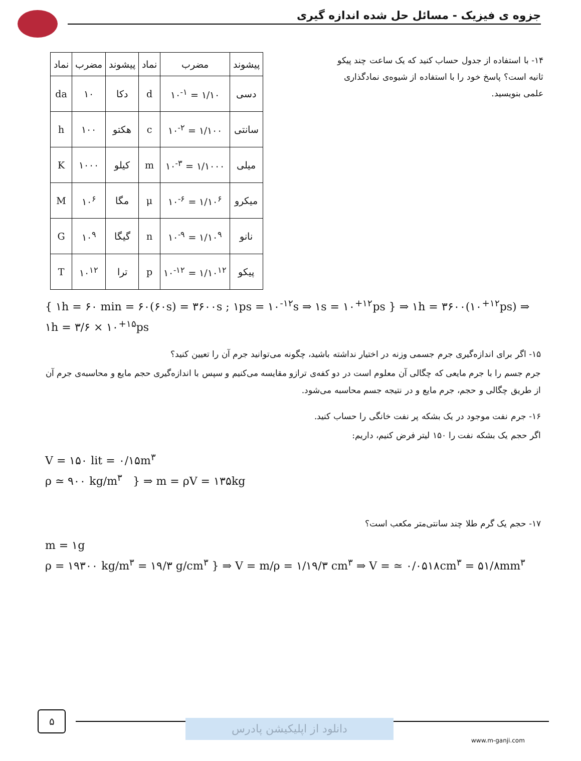جزوه ی فیزیک - مسائل حل شده اندازه گیری
| پیشوند | مضرب | نماد | پیشوند | مضرب | نماد |
| --- | --- | --- | --- | --- | --- |
| دسی | ۱/۱۰ = ۱۰<sup>-۱</sup> | d | دکا | ۱۰ | da |
| سانتی | ۱/۱۰۰ = ۱۰<sup>-۲</sup> | c | هکتو | ۱۰۰ | h |
| میلی | ۱/۱۰۰۰ = ۱۰<sup>-۳</sup> | m | کیلو | ۱۰۰۰ | K |
| میکرو | ۱/۱۰<sup>۶</sup> = ۱۰<sup>-۶</sup> | μ | مگا | ۱۰<sup>۶</sup> | M |
| نانو | ۱/۱۰<sup>۹</sup> = ۱۰<sup>-۹</sup> | n | گیگا | ۱۰<sup>۹</sup> | G |
| پیکو | ۱/۱۰<sup>۱۲</sup> = ۱۰<sup>-۱۲</sup> | p | ترا | ۱۰<sup>۱۲</sup> | T |
۱۴- با استفاده از جدول حساب کنید که یک ساعت چند پیکو ثانیه است؟ پاسخ خود را با استفاده از شیوه‌ی نمادگذاری علمی بنویسید.
{ ۱h = ۶۰ min = ۶۰(۶۰s) = ۳۶۰۰s ; ۱ps = ۱۰<sup>-۱۲</sup>s ⇒ ۱s = ۱۰<sup>+۱۲</sup>ps } ⇒ ۱h = ۳۶۰۰(۱۰<sup>+۱۲</sup>ps) ⇒ ۱h = ۳/۶ × ۱۰<sup>+۱۵</sup>ps
۱۵- اگر برای اندازه‌گیری جرم جسمی وزنه در اختیار نداشته باشید، چگونه می‌توانید جرم آن را تعیین کنید؟
جرم جسم را با جرم مایعی که چگالی آن معلوم است در دو کفه‌ی ترازو مقایسه می‌کنیم و سپس با اندازه‌گیری حجم مایع و محاسبه‌ی جرم آن از طریق چگالی و حجم، جرم مایع و در نتیجه جسم محاسبه می‌شود.
۱۶- جرم نفت موجود در یک بشکه پر نفت خانگی را حساب کنید.
اگر حجم یک بشکه نفت را ۱۵۰ لیتر فرض کنیم، داریم:
V = ۱۵۰ lit = ۰/۱۵m<sup>۳</sup>
ρ ≃ ۹۰۰ kg/m<sup>۳</sup> } ⇒ m = ρV = ۱۳۵kg
۱۷- حجم یک گرم طلا چند سانتی‌متر مکعب است؟
m = ۱g
ρ = ۱۹۳۰۰ kg/m<sup>۳</sup> = ۱۹/۳ g/cm<sup>۳</sup> } ⇒ V = m/ρ = ۱/۱۹/۳ cm<sup>۳</sup> ⇒ V = ≃ ۰/۰۵۱۸cm<sup>۳</sup> = ۵۱/۸mm<sup>۳</sup>
۵
دانلود از اپلیکیشن پادرس
www.m-ganji.com